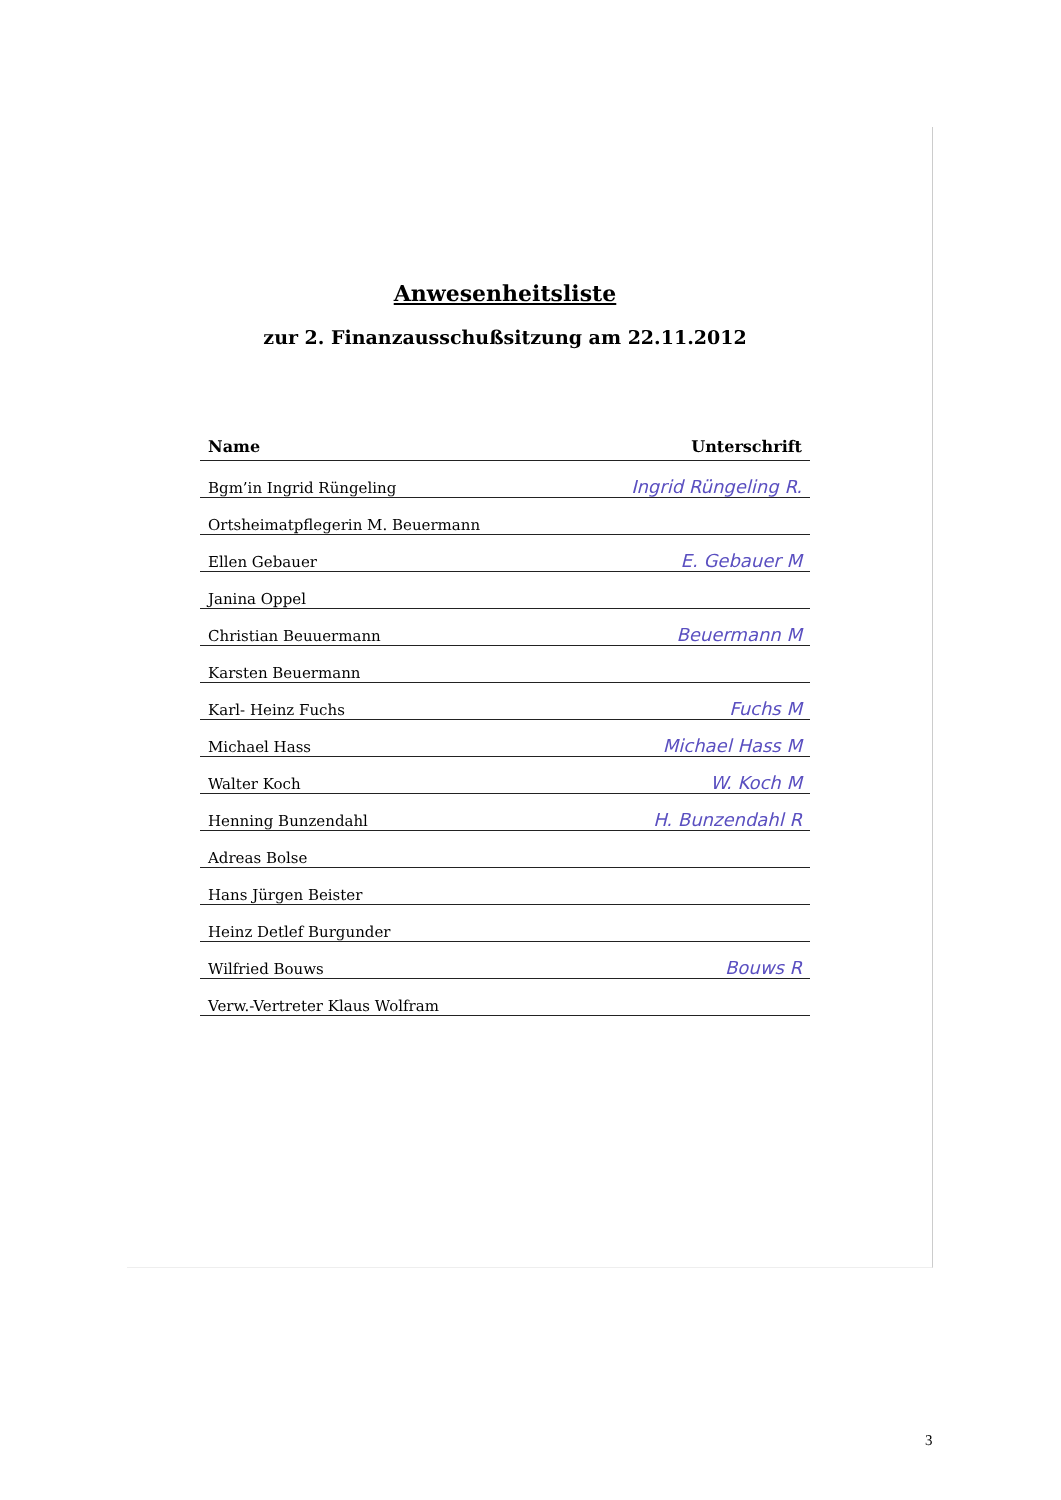Anwesenheitsliste
zur 2. Finanzausschußsitzung am 22.11.2012
| Name | Unterschrift |
| --- | --- |
| Bgm’in Ingrid Rüngeling | Ingrid Rüngeling R. |
| Ortsheimatpflegerin M. Beuermann | |
| Ellen Gebauer | E. Gebauer M |
| Janina Oppel | |
| Christian Beuuermann | Beuermann M |
| Karsten Beuermann | |
| Karl- Heinz Fuchs | Fuchs M |
| Michael Hass | Michael Hass M |
| Walter Koch | W. Koch M |
| Henning Bunzendahl | H. Bunzendahl R |
| Adreas Bolse | |
| Hans Jürgen Beister | |
| Heinz Detlef Burgunder | |
| Wilfried Bouws | Bouws R |
| Verw.-Vertreter Klaus Wolfram | |
3